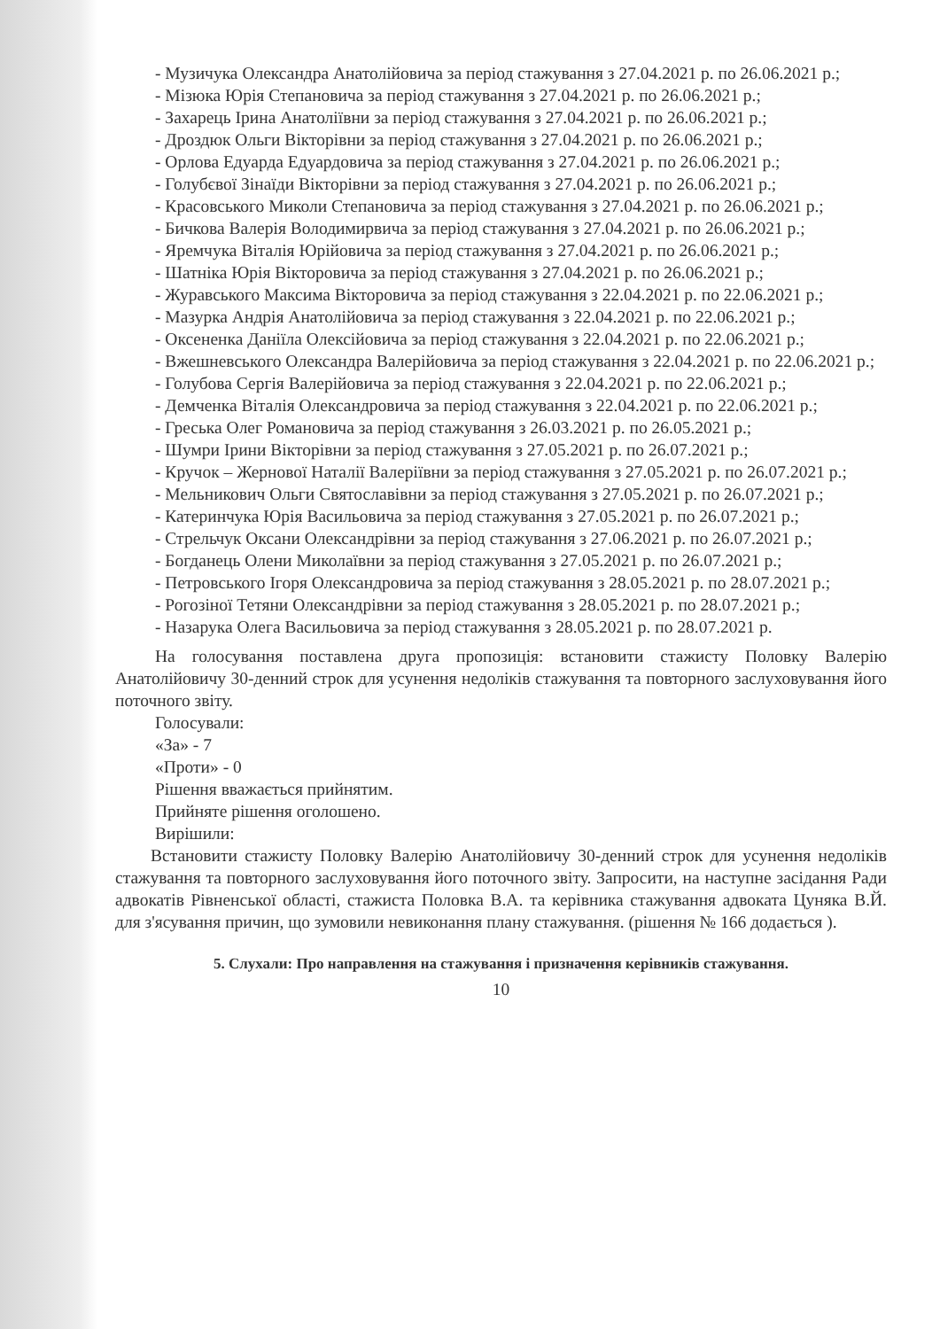- Музичука Олександра Анатолійовича за період стажування з 27.04.2021 р. по 26.06.2021 р.;
- Мізюка Юрія Степановича за період стажування з 27.04.2021 р. по 26.06.2021 р.;
- Захарець Ірина Анатоліївни за період стажування з 27.04.2021 р. по 26.06.2021 р.;
- Дроздюк Ольги Вікторівни за період стажування з 27.04.2021 р. по 26.06.2021 р.;
- Орлова Едуарда Едуардовича за період стажування з 27.04.2021 р. по 26.06.2021 р.;
- Голубєвої Зінаїди Вікторівни за період стажування з 27.04.2021 р. по 26.06.2021 р.;
- Красовського Миколи Степановича за період стажування з 27.04.2021 р. по 26.06.2021 р.;
- Бичкова Валерія Володимирвича за період стажування з 27.04.2021 р. по 26.06.2021 р.;
- Яремчука Віталія Юрійовича за період стажування з 27.04.2021 р. по 26.06.2021 р.;
- Шатніка Юрія Вікторовича за період стажування з 27.04.2021 р. по 26.06.2021 р.;
- Журавського Максима Вікторовича за період стажування з 22.04.2021 р. по 22.06.2021 р.;
- Мазурка Андрія Анатолійовича за період стажування з 22.04.2021 р. по 22.06.2021 р.;
- Оксененка Даніїла Олексійовича за період стажування з 22.04.2021 р. по 22.06.2021 р.;
- Вжешневського Олександра Валерійовича за період стажування з 22.04.2021 р. по 22.06.2021 р.;
- Голубова Сергія Валерійовича за період стажування з 22.04.2021 р. по 22.06.2021 р.;
- Демченка Віталія Олександровича за період стажування з 22.04.2021 р. по 22.06.2021 р.;
- Греська Олег Романовича за період стажування з 26.03.2021 р. по 26.05.2021 р.;
- Шумри Ірини Вікторівни за період стажування з 27.05.2021 р. по 26.07.2021 р.;
- Кручок – Жернової Наталії Валеріївни за період стажування з 27.05.2021 р. по 26.07.2021 р.;
- Мельникович Ольги Святославівни за період стажування з 27.05.2021 р. по 26.07.2021 р.;
- Катеринчука Юрія Васильовича за період стажування з 27.05.2021 р. по 26.07.2021 р.;
- Стрельчук Оксани Олександрівни за період стажування з 27.06.2021 р. по 26.07.2021 р.;
- Богданець Олени Миколаївни за період стажування з 27.05.2021 р. по 26.07.2021 р.;
- Петровського Ігоря Олександровича за період стажування з 28.05.2021 р. по 28.07.2021 р.;
- Рогозіної Тетяни Олександрівни за період стажування з 28.05.2021 р. по 28.07.2021 р.;
- Назарука Олега Васильовича за період стажування з 28.05.2021 р. по 28.07.2021 р.
На голосування поставлена друга пропозиція: встановити стажисту Половку Валерію Анатолійовичу 30-денний строк для усунення недоліків стажування та повторного заслуховування його поточного звіту.
Голосували:
«За» - 7
«Проти» - 0
Рішення вважається прийнятим.
Прийняте рішення оголошено.
Вирішили:
Встановити стажисту Половку Валерію Анатолійовичу 30-денний строк для усунення недоліків стажування та повторного заслуховування його поточного звіту. Запросити, на наступне засідання Ради адвокатів Рівненської області, стажиста Половка В.А. та керівника стажування адвоката Цуняка В.Й. для з'ясування причин, що зумовили невиконання плану стажування. (рішення № 166 додається ).
5. Слухали: Про направлення на стажування і призначення керівників стажування.
10